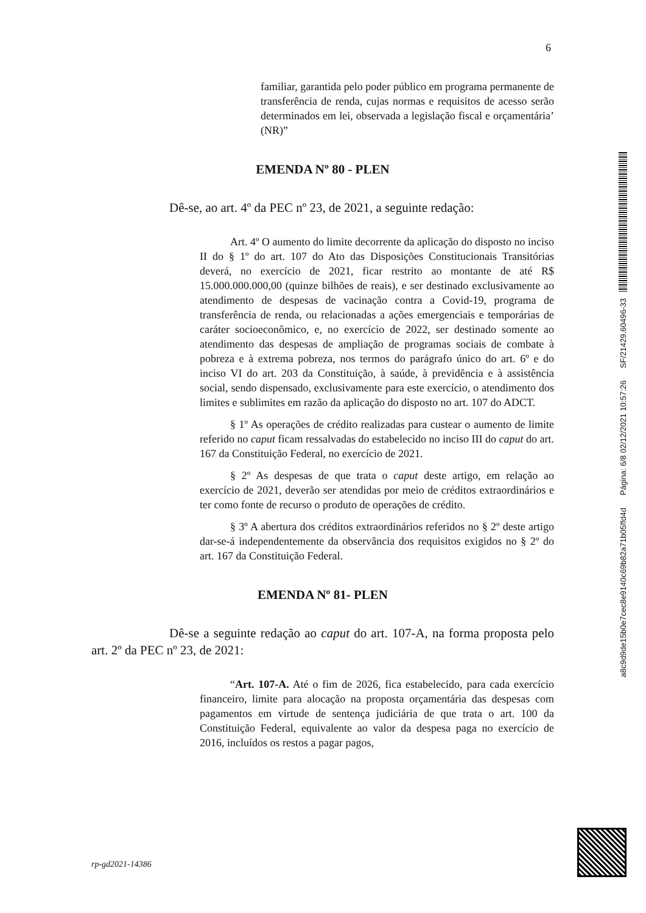6
familiar, garantida pelo poder público em programa permanente de transferência de renda, cujas normas e requisitos de acesso serão determinados em lei, observada a legislação fiscal e orçamentária’ (NR)”
EMENDA Nº 80 - PLEN
Dê-se, ao art. 4º da PEC nº 23, de 2021, a seguinte redação:
Art. 4º O aumento do limite decorrente da aplicação do disposto no inciso II do § 1º do art. 107 do Ato das Disposições Constitucionais Transitórias deverá, no exercício de 2021, ficar restrito ao montante de até R$ 15.000.000.000,00 (quinze bilhões de reais), e ser destinado exclusivamente ao atendimento de despesas de vacinação contra a Covid-19, programa de transferência de renda, ou relacionadas a ações emergenciais e temporárias de caráter socioeconômico, e, no exercício de 2022, ser destinado somente ao atendimento das despesas de ampliação de programas sociais de combate à pobreza e à extrema pobreza, nos termos do parágrafo único do art. 6º e do inciso VI do art. 203 da Constituição, à saúde, à previdência e à assistência social, sendo dispensado, exclusivamente para este exercício, o atendimento dos limites e sublimites em razão da aplicação do disposto no art. 107 do ADCT.
§ 1º As operações de crédito realizadas para custear o aumento de limite referido no caput ficam ressalvadas do estabelecido no inciso III do caput do art. 167 da Constituição Federal, no exercício de 2021.
§ 2º As despesas de que trata o caput deste artigo, em relação ao exercício de 2021, deverão ser atendidas por meio de créditos extraordinários e ter como fonte de recurso o produto de operações de crédito.
§ 3º A abertura dos créditos extraordinários referidos no § 2º deste artigo dar-se-á independentemente da observância dos requisitos exigidos no § 2º do art. 167 da Constituição Federal.
EMENDA Nº 81- PLEN
Dê-se a seguinte redação ao caput do art. 107-A, na forma proposta pelo art. 2º da PEC nº 23, de 2021:
“Art. 107-A. Até o fim de 2026, fica estabelecido, para cada exercício financeiro, limite para alocação na proposta orçamentária das despesas com pagamentos em virtude de sentença judiciária de que trata o art. 100 da Constituição Federal, equivalente ao valor da despesa paga no exercício de 2016, incluídos os restos a pagar pagos,
rp-gd2021-14386
SF/21429.60496-33
Página: 6/8 02/12/2021 10:57:26
a8c9d9de15b0e7cec8e9140c69b82a71b05ffd4d